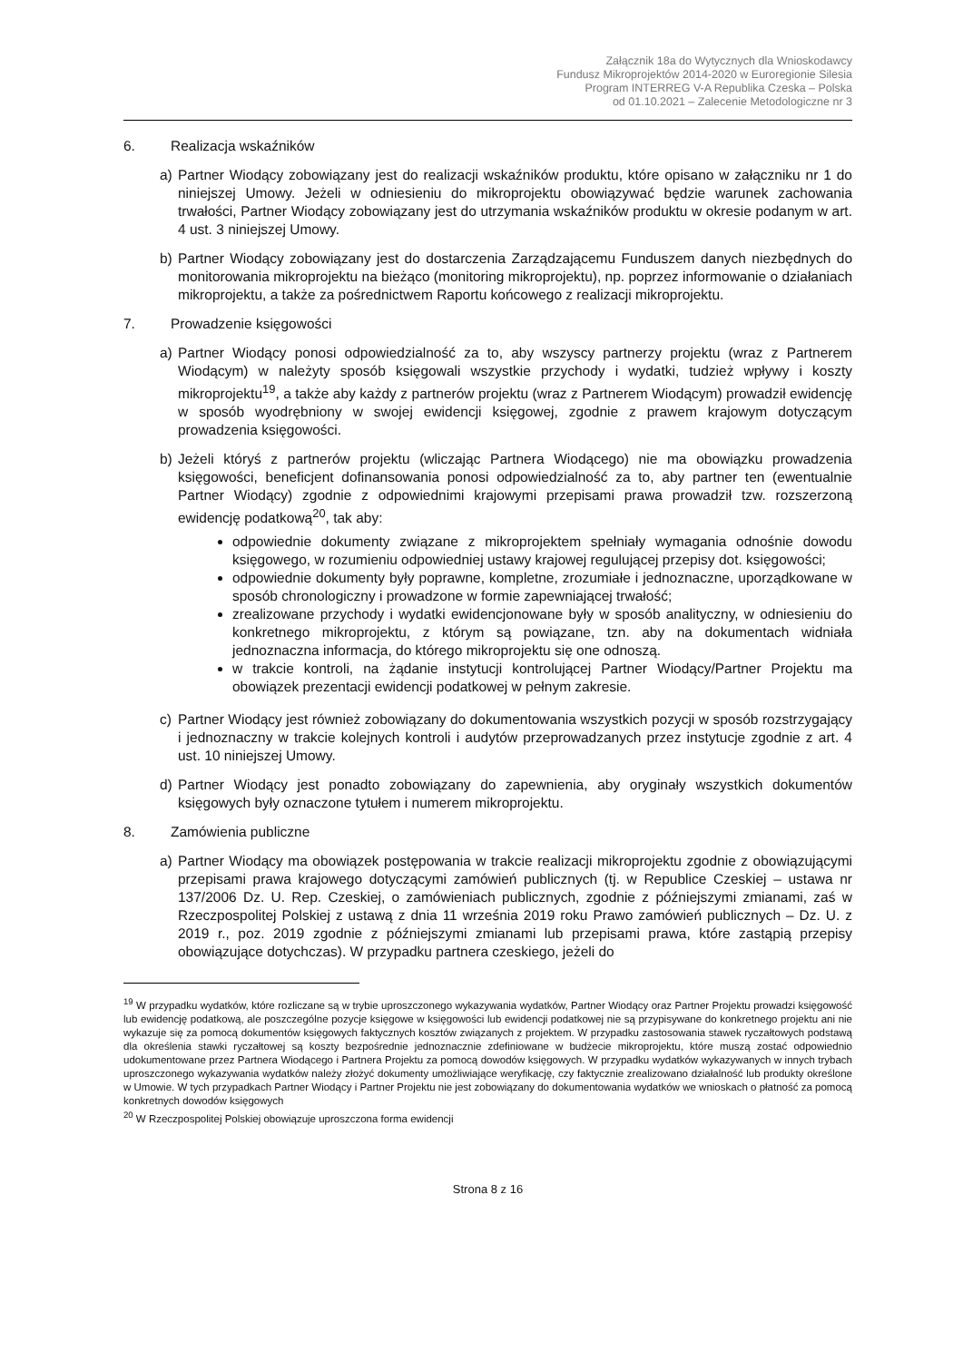Załącznik 18a do Wytycznych dla Wnioskodawcy
Fundusz Mikroprojektów 2014-2020 w Euroregionie Silesia
Program INTERREG V-A Republika Czeska – Polska
od 01.10.2021 – Zalecenie Metodologiczne nr 3
6. Realizacja wskaźników
a) Partner Wiodący zobowiązany jest do realizacji wskaźników produktu, które opisano w załączniku nr 1 do niniejszej Umowy. Jeżeli w odniesieniu do mikroprojektu obowiązywać będzie warunek zachowania trwałości, Partner Wiodący zobowiązany jest do utrzymania wskaźników produktu w okresie podanym w art. 4 ust. 3 niniejszej Umowy.
b) Partner Wiodący zobowiązany jest do dostarczenia Zarządzającemu Funduszem danych niezbędnych do monitorowania mikroprojektu na bieżąco (monitoring mikroprojektu), np. poprzez informowanie o działaniach mikroprojektu, a także za pośrednictwem Raportu końcowego z realizacji mikroprojektu.
7. Prowadzenie księgowości
a) Partner Wiodący ponosi odpowiedzialność za to, aby wszyscy partnerzy projektu (wraz z Partnerem Wiodącym) w należyty sposób księgowali wszystkie przychody i wydatki, tudzież wpływy i koszty mikroprojektu<sup>19</sup>, a także aby każdy z partnerów projektu (wraz z Partnerem Wiodącym) prowadził ewidencję w sposób wyodrębniony w swojej ewidencji księgowej, zgodnie z prawem krajowym dotyczącym prowadzenia księgowości.
b) Jeżeli któryś z partnerów projektu (wliczając Partnera Wiodącego) nie ma obowiązku prowadzenia księgowości, beneficjent dofinansowania ponosi odpowiedzialność za to, aby partner ten (ewentualnie Partner Wiodący) zgodnie z odpowiednimi krajowymi przepisami prawa prowadził tzw. rozszerzoną ewidencję podatkową<sup>20</sup>, tak aby:
odpowiednie dokumenty związane z mikroprojektem spełniały wymagania odnośnie dowodu księgowego, w rozumieniu odpowiedniej ustawy krajowej regulującej przepisy dot. księgowości;
odpowiednie dokumenty były poprawne, kompletne, zrozumiałe i jednoznaczne, uporządkowane w sposób chronologiczny i prowadzone w formie zapewniającej trwałość;
zrealizowane przychody i wydatki ewidencjonowane były w sposób analityczny, w odniesieniu do konkretnego mikroprojektu, z którym są powiązane, tzn. aby na dokumentach widniała jednoznaczna informacja, do którego mikroprojektu się one odnoszą.
w trakcie kontroli, na żądanie instytucji kontrolującej Partner Wiodący/Partner Projektu ma obowiązek prezentacji ewidencji podatkowej w pełnym zakresie.
c) Partner Wiodący jest również zobowiązany do dokumentowania wszystkich pozycji w sposób rozstrzygający i jednoznaczny w trakcie kolejnych kontroli i audytów przeprowadzanych przez instytucje zgodnie z art. 4 ust. 10 niniejszej Umowy.
d) Partner Wiodący jest ponadto zobowiązany do zapewnienia, aby oryginały wszystkich dokumentów księgowych były oznaczone tytułem i numerem mikroprojektu.
8. Zamówienia publiczne
a) Partner Wiodący ma obowiązek postępowania w trakcie realizacji mikroprojektu zgodnie z obowiązującymi przepisami prawa krajowego dotyczącymi zamówień publicznych (tj. w Republice Czeskiej – ustawa nr 137/2006 Dz. U. Rep. Czeskiej, o zamówieniach publicznych, zgodnie z późniejszymi zmianami, zaś w Rzeczpospolitej Polskiej z ustawą z dnia 11 września 2019 roku Prawo zamówień publicznych – Dz. U. z 2019 r., poz. 2019 zgodnie z późniejszymi zmianami lub przepisami prawa, które zastąpią przepisy obowiązujące dotychczas). W przypadku partnera czeskiego, jeżeli do
<sup>19</sup> W przypadku wydatków, które rozliczane są w trybie uproszczonego wykazywania wydatków, Partner Wiodący oraz Partner Projektu prowadzi księgowość lub ewidencję podatkową, ale poszczególne pozycje księgowe w księgowości lub ewidencji podatkowej nie są przypisywane do konkretnego projektu ani nie wykazuje się za pomocą dokumentów księgowych faktycznych kosztów związanych z projektem. W przypadku zastosowania stawek ryczałtowych podstawą dla określenia stawki ryczałtowej są koszty bezpośrednie jednoznacznie zdefiniowane w budżecie mikroprojektu, które muszą zostać odpowiednio udokumentowane przez Partnera Wiodącego i Partnera Projektu za pomocą dowodów księgowych. W przypadku wydatków wykazywanych w innych trybach uproszczonego wykazywania wydatków należy złożyć dokumenty umożliwiające weryfikację, czy faktycznie zrealizowano działalność lub produkty określone w Umowie. W tych przypadkach Partner Wiodący i Partner Projektu nie jest zobowiązany do dokumentowania wydatków we wnioskach o płatność za pomocą konkretnych dowodów księgowych
<sup>20</sup> W Rzeczpospolitej Polskiej obowiązuje uproszczona forma ewidencji
Strona 8 z 16